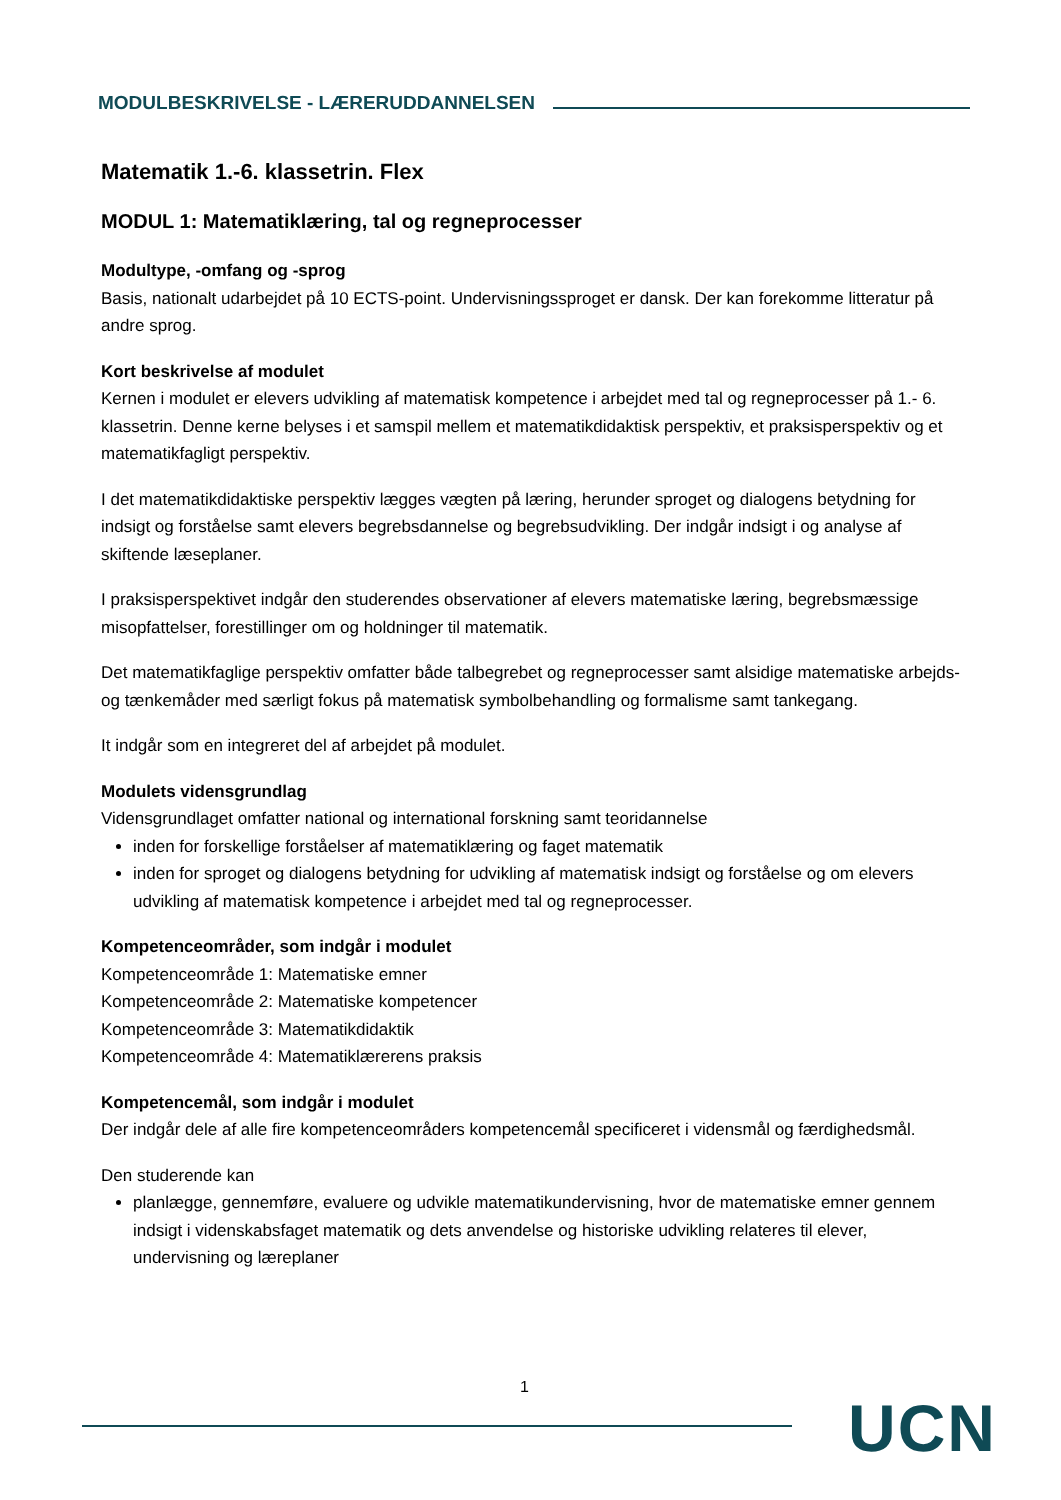MODULBESKRIVELSE - LÆRERUDDANNELSEN
Matematik 1.-6. klassetrin. Flex
MODUL 1: Matematiklæring, tal og regneprocesser
Modultype, -omfang og -sprog
Basis, nationalt udarbejdet på 10 ECTS-point. Undervisningssproget er dansk. Der kan forekomme litteratur på andre sprog.
Kort beskrivelse af modulet
Kernen i modulet er elevers udvikling af matematisk kompetence i arbejdet med tal og regneprocesser på 1.- 6. klassetrin. Denne kerne belyses i et samspil mellem et matematikdidaktisk perspektiv, et praksisperspektiv og et matematikfagligt perspektiv.
I det matematikdidaktiske perspektiv lægges vægten på læring, herunder sproget og dialogens betydning for indsigt og forståelse samt elevers begrebsdannelse og begrebsudvikling. Der indgår indsigt i og analyse af skiftende læseplaner.
I praksisperspektivet indgår den studerendes observationer af elevers matematiske læring, begrebsmæssige misopfattelser, forestillinger om og holdninger til matematik.
Det matematikfaglige perspektiv omfatter både talbegrebet og regneprocesser samt alsidige matematiske arbejds- og tænkemåder med særligt fokus på matematisk symbolbehandling og formalisme samt tankegang.
It indgår som en integreret del af arbejdet på modulet.
Modulets vidensgrundlag
Vidensgrundlaget omfatter national og international forskning samt teoridannelse
inden for forskellige forståelser af matematiklæring og faget matematik
inden for sproget og dialogens betydning for udvikling af matematisk indsigt og forståelse og om elevers udvikling af matematisk kompetence i arbejdet med tal og regneprocesser.
Kompetenceområder, som indgår i modulet
Kompetenceområde 1: Matematiske emner
Kompetenceområde 2: Matematiske kompetencer
Kompetenceområde 3: Matematikdidaktik
Kompetenceområde 4: Matematiklærerens praksis
Kompetencemål, som indgår i modulet
Der indgår dele af alle fire kompetenceområders kompetencemål specificeret i vidensmål og færdighedsmål.
Den studerende kan
planlægge, gennemføre, evaluere og udvikle matematikundervisning, hvor de matematiske emner gennem indsigt i videnskabsfaget matematik og dets anvendelse og historiske udvikling relateres til elever, undervisning og læreplaner
1
UCN